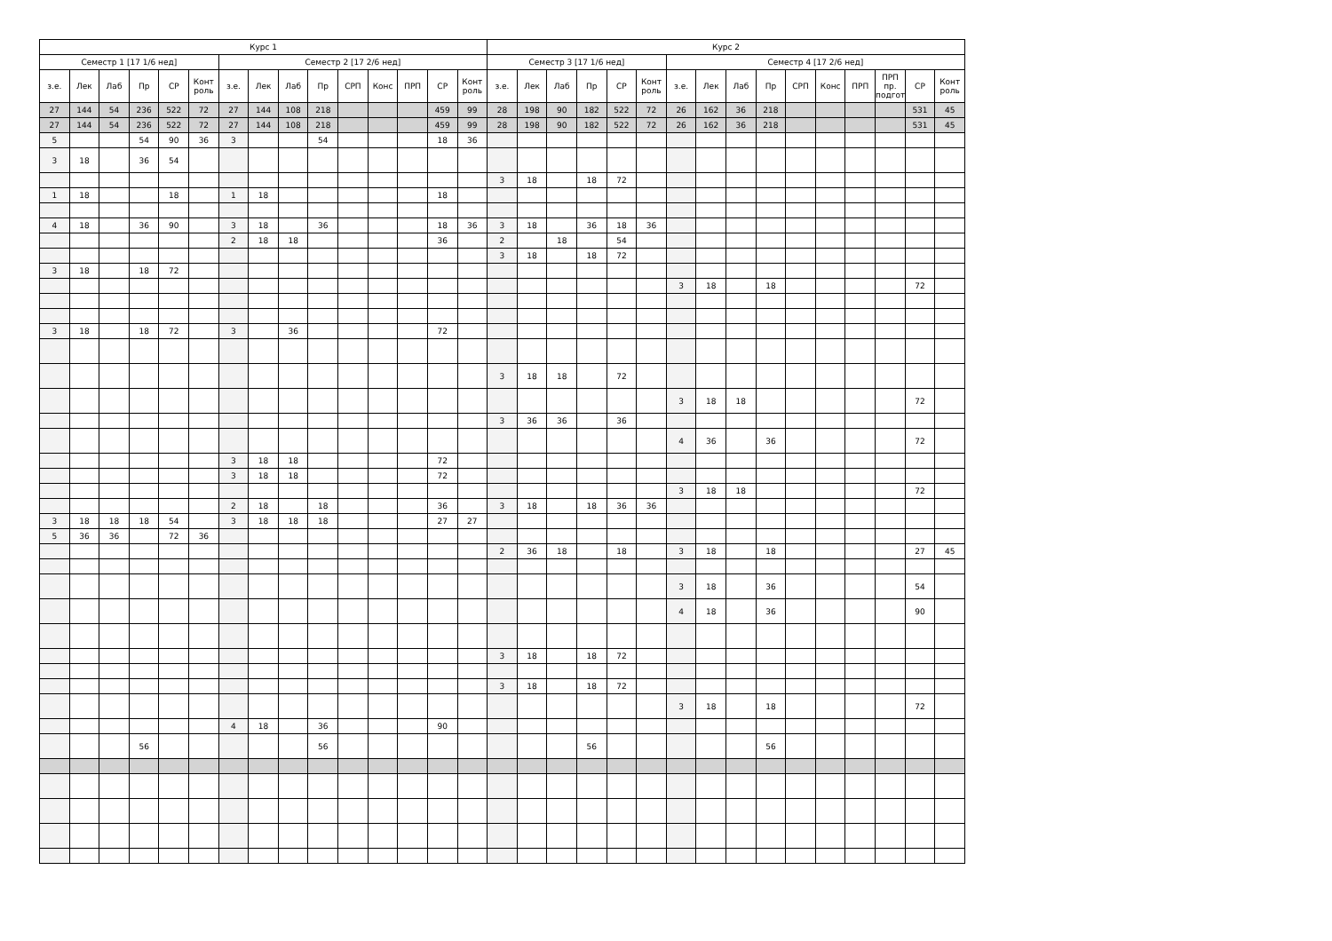| Курс 1 | | | | | | | | | | | | | | | Курс 2 | | | | | | | | | | | | | | | |
| --- | --- | --- | --- | --- | --- | --- | --- | --- | --- | --- | --- | --- | --- | --- | --- | --- | --- | --- | --- | --- | --- | --- | --- | --- | --- | --- | --- | --- | --- | --- |
| Семестр 1 [17 1/6 нед] | | | | | | Семестр 2 [17 2/6 нед] | | | | | | | | | Семестр 3 [17 1/6 нед] | | | | | | Семестр 4 [17 2/6 нед] | | | | | | | | | |
| з.е. | Лек | Лаб | Пр | СР | Конт роль | з.е. | Лек | Лаб | Пр | СРП | Конс | ПРП | СР | Конт роль | з.е. | Лек | Лаб | Пр | СР | Конт роль | з.е. | Лек | Лаб | Пр | СРП | Конс | ПРП | ПРП пр. подгот | СР | Конт роль |
| 27 | 144 | 54 | 236 | 522 | 72 | 27 | 144 | 108 | 218 | | | | 459 | 99 | 28 | 198 | 90 | 182 | 522 | 72 | 26 | 162 | 36 | 218 | | | | | 531 | 45 |
| 27 | 144 | 54 | 236 | 522 | 72 | 27 | 144 | 108 | 218 | | | | 459 | 99 | 28 | 198 | 90 | 182 | 522 | 72 | 26 | 162 | 36 | 218 | | | | | 531 | 45 |
| 5 | | | 54 | 90 | 36 | 3 | | | 54 | | | | 18 | 36 | | | | | | | | | | | | | | | | |
| 3 | 18 | | 36 | 54 | | | | | | | | | | | | | | | | | | | | | | | | | | |
| | | | | | | | | | | | | | | | 3 | 18 | | 18 | 72 | | | | | | | | | | | |
| 1 | 18 | | | 18 | | 1 | 18 | | | | | | 18 | | | | | | | | | | | | | | | | | |
| 4 | 18 | | 36 | 90 | | 3 | 18 | | 36 | | | | 18 | 36 | 3 | 18 | | 36 | 18 | 36 | | | | | | | | | | |
| | | | | | | 2 | 18 | 18 | | | | | 36 | | 2 | | 18 | | 54 | | | | | | | | | | | |
| | | | | | | | | | | | | | | | 3 | 18 | | 18 | 72 | | | | | | | | | | | |
| 3 | 18 | | 18 | 72 | | | | | | | | | | | | | | | | | | | | | | | | | | |
| | | | | | | | | | | | | | | | | | | | | | 3 | 18 | | 18 | | | | | 72 | |
| 3 | 18 | | 18 | 72 | | 3 | | 36 | | | | | 72 | | | | | | | | | | | | | | | | | |
| | | | | | | | | | | | | | | | 3 | 18 | 18 | | 72 | | | | | | | | | | | |
| | | | | | | | | | | | | | | | | | | | | | 3 | 18 | 18 | | | | | | 72 | |
| | | | | | | | | | | | | | | | 3 | 36 | 36 | | 36 | | | | | | | | | | | |
| | | | | | | | | | | | | | | | | | | | | | 4 | 36 | | 36 | | | | | 72 | |
| | | | | | | 3 | 18 | 18 | | | | | 72 | | | | | | | | | | | | | | | | | |
| | | | | | | 3 | 18 | 18 | | | | | 72 | | | | | | | | | | | | | | | | | |
| | | | | | | | | | | | | | | | | | | | | | 3 | 18 | 18 | | | | | | 72 | |
| | | | | | | 2 | 18 | | 18 | | | | 36 | | 3 | 18 | | 18 | 36 | 36 | | | | | | | | | | |
| 3 | 18 | 18 | 18 | 54 | | 3 | 18 | 18 | 18 | | | | 27 | 27 | | | | | | | | | | | | | | | | |
| 5 | 36 | 36 | | 72 | 36 | | | | | | | | | | | | | | | | | | | | | | | | | |
| | | | | | | | | | | | | | | | 2 | 36 | 18 | | 18 | | 3 | 18 | | 18 | | | | | 27 | 45 |
| | | | | | | | | | | | | | | | | | | | | | 3 | 18 | | 36 | | | | | 54 | |
| | | | | | | | | | | | | | | | | | | | | | 4 | 18 | | 36 | | | | | 90 | |
| | | | | | | | | | | | | | | | 3 | 18 | | 18 | 72 | | | | | | | | | | | |
| | | | | | | | | | | | | | | | 3 | 18 | | 18 | 72 | | | | | | | | | | | |
| | | | | | | | | | | | | | | | | | | | | | 3 | 18 | | 18 | | | | | 72 | |
| | | | | | | 4 | 18 | | 36 | | | | 90 | | | | | | | | | | | | | | | | | |
| | | | 56 | | | | | | 56 | | | | | | | | | 56 | | | | | | 56 | | | | | | |